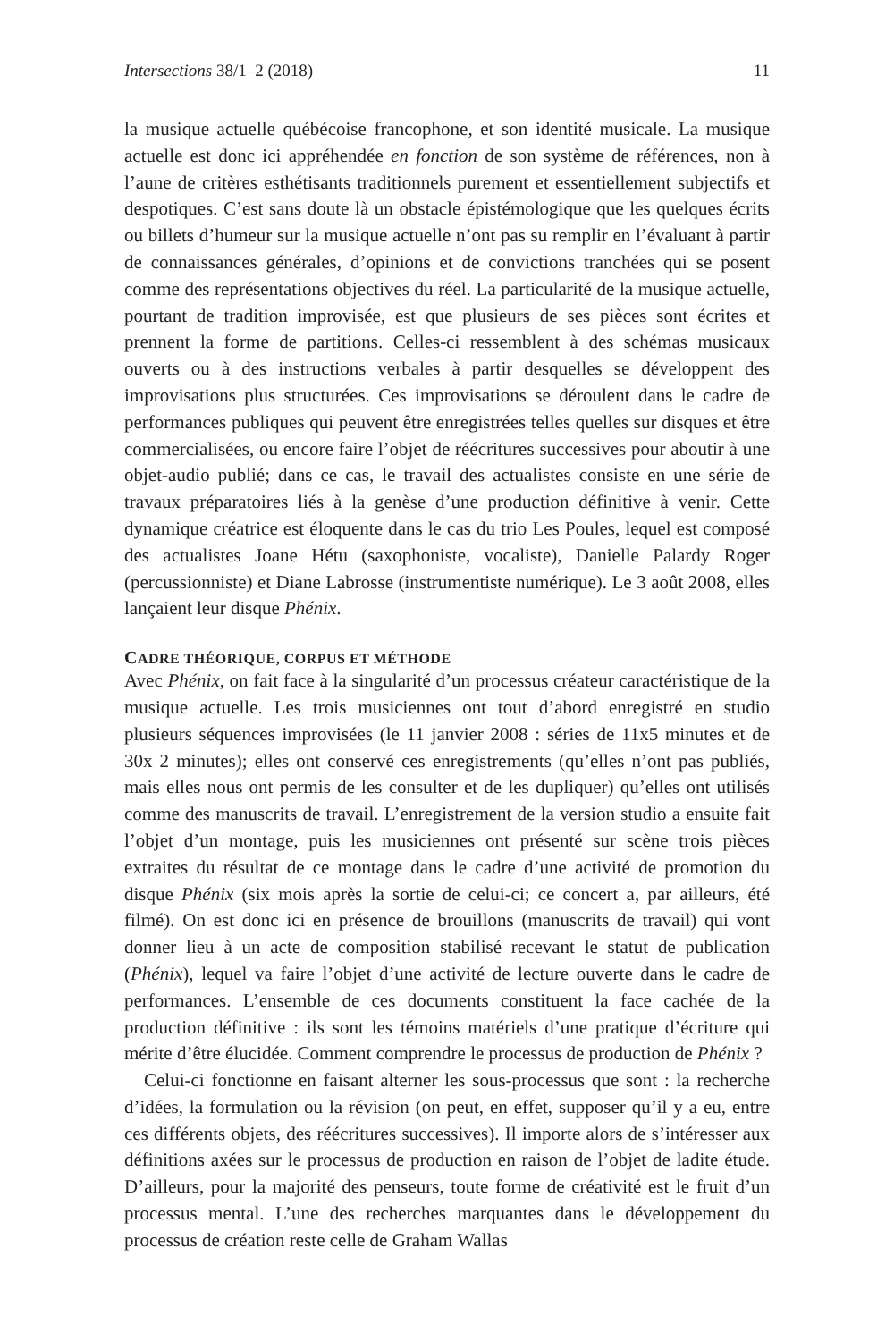Intersections 38/1–2 (2018) 11
la musique actuelle québécoise francophone, et son identité musicale. La musique actuelle est donc ici appréhendée en fonction de son système de références, non à l’aune de critères esthétisants traditionnels purement et essentiellement subjectifs et despotiques. C’est sans doute là un obstacle épistémologique que les quelques écrits ou billets d’humeur sur la musique actuelle n’ont pas su remplir en l’évaluant à partir de connaissances générales, d’opinions et de convictions tranchées qui se posent comme des représentations objectives du réel. La particularité de la musique actuelle, pourtant de tradition improvisée, est que plusieurs de ses pièces sont écrites et prennent la forme de partitions. Celles-ci ressemblent à des schémas musicaux ouverts ou à des instructions verbales à partir desquelles se développent des improvisations plus structurées. Ces improvisations se déroulent dans le cadre de performances publiques qui peuvent être enregistrées telles quelles sur disques et être commercialisées, ou encore faire l’objet de réécritures successives pour aboutir à une objet-audio publié; dans ce cas, le travail des actualistes consiste en une série de travaux préparatoires liés à la genèse d’une production définitive à venir. Cette dynamique créatrice est éloquente dans le cas du trio Les Poules, lequel est composé des actualistes Joane Hétu (saxophoniste, vocaliste), Danielle Palardy Roger (percussionniste) et Diane Labrosse (instrumentiste numérique). Le 3 août 2008, elles lançaient leur disque Phénix.
CADRE THÉORIQUE, CORPUS ET MÉTHODE
Avec Phénix, on fait face à la singularité d’un processus créateur caractéristique de la musique actuelle. Les trois musiciennes ont tout d’abord enregistré en studio plusieurs séquences improvisées (le 11 janvier 2008 : séries de 11x5 minutes et de 30x 2 minutes); elles ont conservé ces enregistrements (qu’elles n’ont pas publiés, mais elles nous ont permis de les consulter et de les dupliquer) qu’elles ont utilisés comme des manuscrits de travail. L’enregistrement de la version studio a ensuite fait l’objet d’un montage, puis les musiciennes ont présenté sur scène trois pièces extraites du résultat de ce montage dans le cadre d’une activité de promotion du disque Phénix (six mois après la sortie de celui-ci; ce concert a, par ailleurs, été filmé). On est donc ici en présence de brouillons (manuscrits de travail) qui vont donner lieu à un acte de composition stabilisé recevant le statut de publication (Phénix), lequel va faire l’objet d’une activité de lecture ouverte dans le cadre de performances. L’ensemble de ces documents constituent la face cachée de la production définitive : ils sont les témoins matériels d’une pratique d’écriture qui mérite d’être élucidée. Comment comprendre le processus de production de Phénix ?
Celui-ci fonctionne en faisant alterner les sous-processus que sont : la recherche d’idées, la formulation ou la révision (on peut, en effet, supposer qu’il y a eu, entre ces différents objets, des réécritures successives). Il importe alors de s’intéresser aux définitions axées sur le processus de production en raison de l’objet de ladite étude. D’ailleurs, pour la majorité des penseurs, toute forme de créativité est le fruit d’un processus mental. L’une des recherches marquantes dans le développement du processus de création reste celle de Graham Wallas